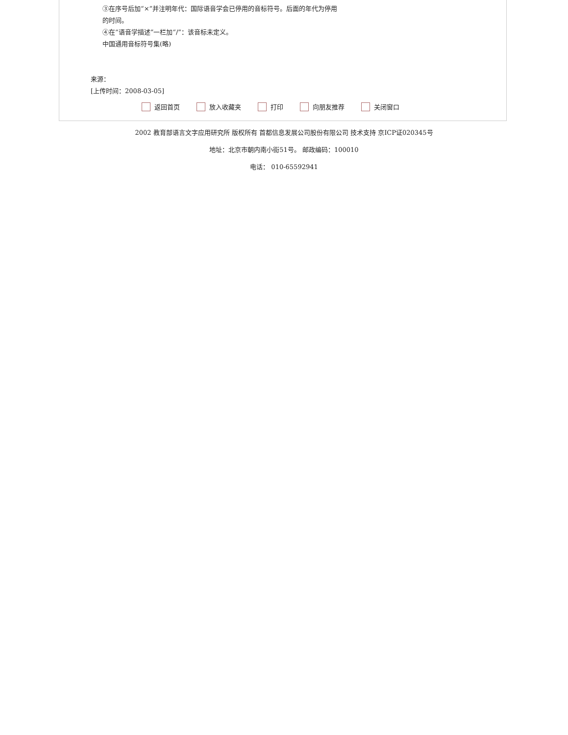③在序号后加“×”并注明年代：国际语音学会已停用的音标符号。后面的年代为停用
的时间。
④在“语音学描述”一栏加“/”：该音标未定义。
中国通用音标符号集(略)
来源：
[上传时间：2008-03-05]
返回首页 放入收藏夹 打印 向朋友推荐 关闭窗口
2002 教育部语言文字应用研究所 版权所有 首都信息发展公司股份有限公司 技术支持 京ICP证020345号
地址：北京市朝内南小街51号。 邮政编码：100010
电话： 010-65592941